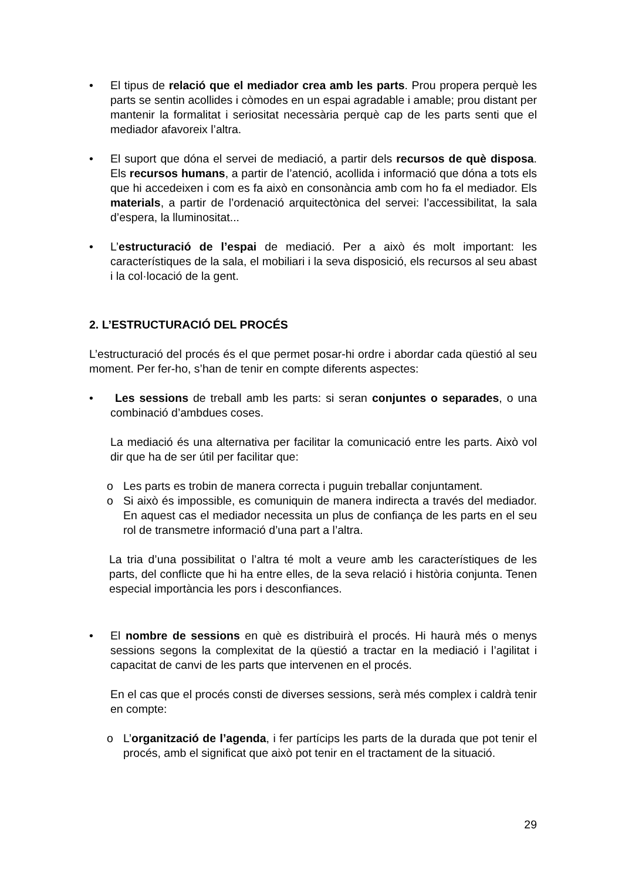• El tipus de relació que el mediador crea amb les parts. Prou propera perquè les parts se sentin acollides i còmodes en un espai agradable i amable; prou distant per mantenir la formalitat i seriositat necessària perquè cap de les parts senti que el mediador afavoreix l’altra.
• El suport que dóna el servei de mediació, a partir dels recursos de què disposa. Els recursos humans, a partir de l’atenció, acollida i informació que dóna a tots els que hi accedeixen i com es fa això en consonància amb com ho fa el mediador. Els materials, a partir de l’ordenació arquitectònica del servei: l’accessibilitat, la sala d’espera, la lluminositat...
• L’estructuració de l’espai de mediació. Per a això és molt important: les característiques de la sala, el mobiliari i la seva disposició, els recursos al seu abast i la col·locació de la gent.
2. L’ESTRUCTURACIÓ DEL PROCÉS
L’estructuració del procés és el que permet posar-hi ordre i abordar cada qüestió al seu moment. Per fer-ho, s’han de tenir en compte diferents aspectes:
• Les sessions de treball amb les parts: si seran conjuntes o separades, o una combinació d’ambdues coses.
La mediació és una alternativa per facilitar la comunicació entre les parts. Això vol dir que ha de ser útil per facilitar que:
o Les parts es trobin de manera correcta i puguin treballar conjuntament.
o Si això és impossible, es comuniquin de manera indirecta a través del mediador. En aquest cas el mediador necessita un plus de confiança de les parts en el seu rol de transmetre informació d’una part a l’altra.
La tria d’una possibilitat o l’altra té molt a veure amb les característiques de les parts, del conflicte que hi ha entre elles, de la seva relació i història conjunta. Tenen especial importància les pors i desconfiances.
• El nombre de sessions en què es distribuirà el procés. Hi haurà més o menys sessions segons la complexitat de la qüestió a tractar en la mediació i l’agilitat i capacitat de canvi de les parts que intervenen en el procés.
En el cas que el procés consti de diverses sessions, serà més complex i caldrà tenir en compte:
o L’organització de l’agenda, i fer partícips les parts de la durada que pot tenir el procés, amb el significat que això pot tenir en el tractament de la situació.
29